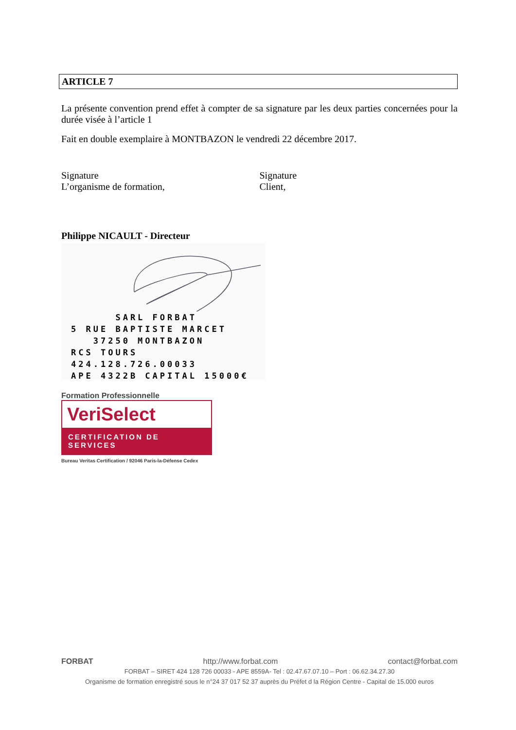ARTICLE 7
La présente convention prend effet à compter de sa signature par les deux parties concernées pour la durée visée à l’article 1
Fait en double exemplaire à MONTBAZON le vendredi 22 décembre 2017.
Signature
L’organisme de formation,
Signature
Client,
Philippe NICAULT - Directeur
SARL FORBAT
5 RUE BAPTISTE MARCET
37250 MONTBAZON
RCS TOURS 424.128.726.00033
APE 4322B CAPITAL 15000€
Formation Professionnelle
VeriSelect
CERTIFICATION DE SERVICES
Bureau Veritas Certification / 92046 Paris-la-Défense Cedex
FORBAT http://www.forbat.com contact@forbat.com
FORBAT – SIRET 424 128 726 00033 - APE 8559A- Tel : 02.47.67.07.10 – Port : 06.62.34.27.30
Organisme de formation enregistré sous le n°24 37 017 52 37 auprès du Préfet d la Région Centre - Capital de 15.000 euros